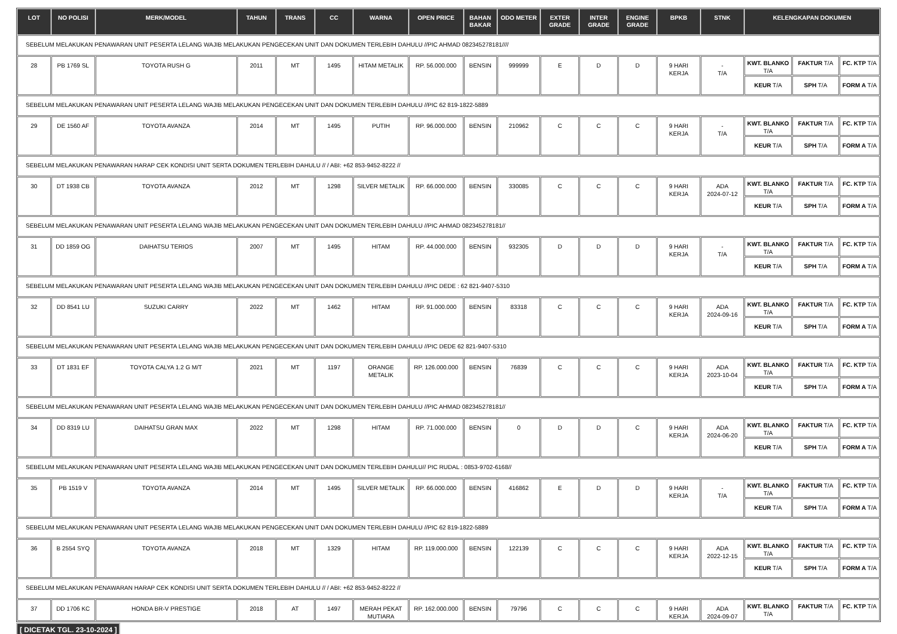| LOT | NO POLISI | MERK/MODEL | TAHUN | TRANS | CC | WARNA | OPEN PRICE | BAHAN BAKAR | ODO METER | EXTER GRADE | INTER GRADE | ENGINE GRADE | BPKB | STNK | KELENGKAPAN DOKUMEN | | |
| --- | --- | --- | --- | --- | --- | --- | --- | --- | --- | --- | --- | --- | --- | --- | --- | --- | --- |
| SEBELUM MELAKUKAN PENAWARAN UNIT PESERTA LELANG WAJIB MELAKUKAN PENGECEKAN UNIT DAN DOKUMEN TERLEBIH DAHULU //PIC AHMAD 082345278181//// | | | | | | | | | | | | | | | | | |
| 28 | PB 1769 SL | TOYOTA RUSH G | 2011 | MT | 1495 | HITAM METALIK | RP. 56.000.000 | BENSIN | 999999 | E | D | D | 9 HARI KERJA | - T/A | KWT. BLANKO T/A | FAKTUR T/A | FC. KTP T/A |
| | | | | | | | | | | | | | | | KEUR T/A | SPH T/A | FORM A T/A |
| SEBELUM MELAKUKAN PENAWARAN UNIT PESERTA LELANG WAJIB MELAKUKAN PENGECEKAN UNIT DAN DOKUMEN TERLEBIH DAHULU //PIC 62 819-1822-5889 | | | | | | | | | | | | | | | | | |
| 29 | DE 1560 AF | TOYOTA AVANZA | 2014 | MT | 1495 | PUTIH | RP. 96.000.000 | BENSIN | 210962 | C | C | C | 9 HARI KERJA | - T/A | KWT. BLANKO T/A | FAKTUR T/A | FC. KTP T/A |
| | | | | | | | | | | | | | | | KEUR T/A | SPH T/A | FORM A T/A |
| SEBELUM MELAKUKAN PENAWARAN HARAP CEK KONDISI UNIT SERTA DOKUMEN TERLEBIH DAHULU // / ABI: +62 853-9452-8222 // | | | | | | | | | | | | | | | | | |
| 30 | DT 1938 CB | TOYOTA AVANZA | 2012 | MT | 1298 | SILVER METALIK | RP. 66.000.000 | BENSIN | 330085 | C | C | C | 9 HARI KERJA | ADA 2024-07-12 | KWT. BLANKO T/A | FAKTUR T/A | FC. KTP T/A |
| | | | | | | | | | | | | | | | KEUR T/A | SPH T/A | FORM A T/A |
| SEBELUM MELAKUKAN PENAWARAN UNIT PESERTA LELANG WAJIB MELAKUKAN PENGECEKAN UNIT DAN DOKUMEN TERLEBIH DAHULU //PIC AHMAD 082345278181// | | | | | | | | | | | | | | | | | |
| 31 | DD 1859 OG | DAIHATSU TERIOS | 2007 | MT | 1495 | HITAM | RP. 44.000.000 | BENSIN | 932305 | D | D | D | 9 HARI KERJA | - T/A | KWT. BLANKO T/A | FAKTUR T/A | FC. KTP T/A |
| | | | | | | | | | | | | | | | KEUR T/A | SPH T/A | FORM A T/A |
| SEBELUM MELAKUKAN PENAWARAN UNIT PESERTA LELANG WAJIB MELAKUKAN PENGECEKAN UNIT DAN DOKUMEN TERLEBIH DAHULU //PIC DEDE : 62 821-9407-5310 | | | | | | | | | | | | | | | | | |
| 32 | DD 8541 LU | SUZUKI CARRY | 2022 | MT | 1462 | HITAM | RP. 91.000.000 | BENSIN | 83318 | C | C | C | 9 HARI KERJA | ADA 2024-09-16 | KWT. BLANKO T/A | FAKTUR T/A | FC. KTP T/A |
| | | | | | | | | | | | | | | | KEUR T/A | SPH T/A | FORM A T/A |
| SEBELUM MELAKUKAN PENAWARAN UNIT PESERTA LELANG WAJIB MELAKUKAN PENGECEKAN UNIT DAN DOKUMEN TERLEBIH DAHULU //PIC DEDE 62 821-9407-5310 | | | | | | | | | | | | | | | | | |
| 33 | DT 1831 EF | TOYOTA CALYA 1.2 G M/T | 2021 | MT | 1197 | ORANGE METALIK | RP. 126.000.000 | BENSIN | 76839 | C | C | C | 9 HARI KERJA | ADA 2023-10-04 | KWT. BLANKO T/A | FAKTUR T/A | FC. KTP T/A |
| | | | | | | | | | | | | | | | KEUR T/A | SPH T/A | FORM A T/A |
| SEBELUM MELAKUKAN PENAWARAN UNIT PESERTA LELANG WAJIB MELAKUKAN PENGECEKAN UNIT DAN DOKUMEN TERLEBIH DAHULU //PIC AHMAD 082345278181// | | | | | | | | | | | | | | | | | |
| 34 | DD 8319 LU | DAIHATSU GRAN MAX | 2022 | MT | 1298 | HITAM | RP. 71.000.000 | BENSIN | 0 | D | D | C | 9 HARI KERJA | ADA 2024-06-20 | KWT. BLANKO T/A | FAKTUR T/A | FC. KTP T/A |
| | | | | | | | | | | | | | | | KEUR T/A | SPH T/A | FORM A T/A |
| SEBELUM MELAKUKAN PENAWARAN UNIT PESERTA LELANG WAJIB MELAKUKAN PENGECEKAN UNIT DAN DOKUMEN TERLEBIH DAHULU// PIC RUDAL : 0853-9702-6168// | | | | | | | | | | | | | | | | | |
| 35 | PB 1519 V | TOYOTA AVANZA | 2014 | MT | 1495 | SILVER METALIK | RP. 66.000.000 | BENSIN | 416862 | E | D | D | 9 HARI KERJA | - T/A | KWT. BLANKO T/A | FAKTUR T/A | FC. KTP T/A |
| | | | | | | | | | | | | | | | KEUR T/A | SPH T/A | FORM A T/A |
| SEBELUM MELAKUKAN PENAWARAN UNIT PESERTA LELANG WAJIB MELAKUKAN PENGECEKAN UNIT DAN DOKUMEN TERLEBIH DAHULU //PIC 62 819-1822-5889 | | | | | | | | | | | | | | | | | |
| 36 | B 2554 SYQ | TOYOTA AVANZA | 2018 | MT | 1329 | HITAM | RP. 119.000.000 | BENSIN | 122139 | C | C | C | 9 HARI KERJA | ADA 2022-12-15 | KWT. BLANKO T/A | FAKTUR T/A | FC. KTP T/A |
| | | | | | | | | | | | | | | | KEUR T/A | SPH T/A | FORM A T/A |
| SEBELUM MELAKUKAN PENAWARAN HARAP CEK KONDISI UNIT SERTA DOKUMEN TERLEBIH DAHULU // / ABI: +62 853-9452-8222 // | | | | | | | | | | | | | | | | | |
| 37 | DD 1706 KC | HONDA BR-V PRESTIGE | 2018 | AT | 1497 | MERAH PEKAT MUTIARA | RP. 162.000.000 | BENSIN | 79796 | C | C | C | 9 HARI KERJA | ADA 2024-09-07 | KWT. BLANKO T/A | FAKTUR T/A | FC. KTP T/A |
[ DICETAK TGL. 23-10-2024 ]